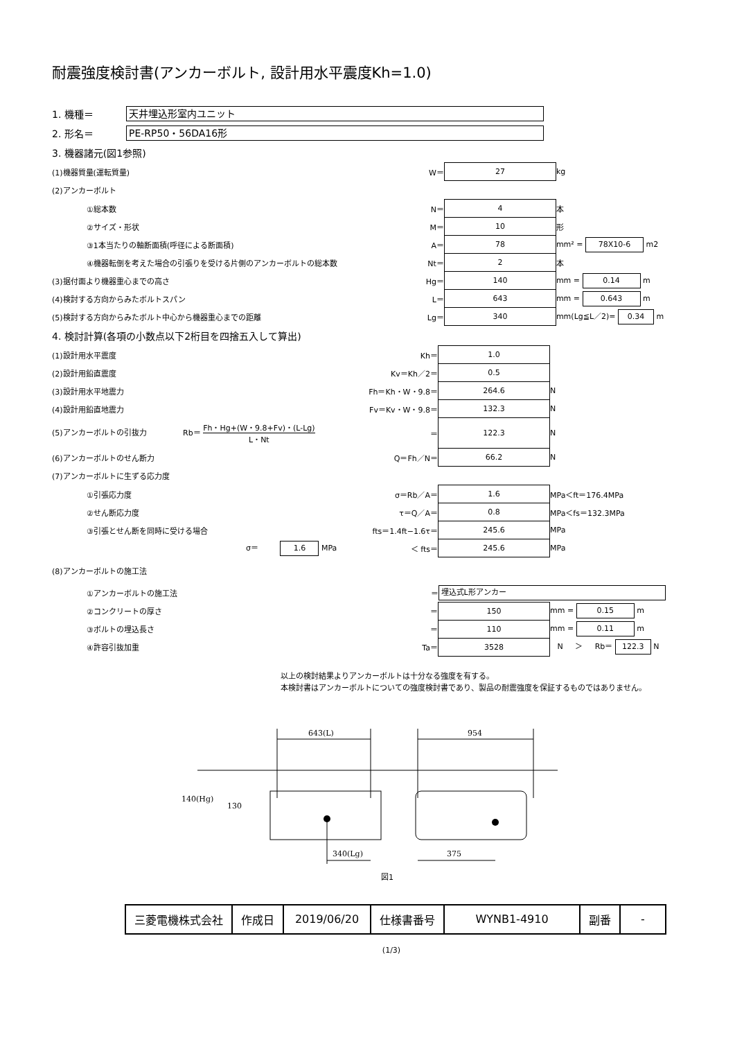耐震強度検討書(アンカーボルト, 設計用水平震度Kh=1.0)
1. 機種＝ 天井埋込形室内ユニット
2. 形名＝ PE-RP50・56DA16形
3. 機器諸元(図1参照)
| (1)機器質量(運転質量) | W＝ | 27 | kg |
| (2)アンカーボルト | | | |
| ①総本数 | N＝ | 4 | 本 |
| ②サイズ・形状 | M＝ | 10 | 形 |
| ③1本当たりの軸断面積(呼径による断面積) | A＝ | 78 | mm² = 78X10-6 m2 |
| ④機器転倒を考えた場合の引張りを受ける片側のアンカーボルトの総本数 | Nt＝ | 2 | 本 |
| (3)据付面より機器重心までの高さ | Hg＝ | 140 | mm = 0.14 m |
| (4)検討する方向からみたボルトスパン | L＝ | 643 | mm = 0.643 m |
| (5)検討する方向からみたボルト中心から機器重心までの距離 | Lg＝ | 340 | mm(Lg≦L／2)= 0.34 m |
4. 検討計算(各項の小数点以下2桁目を四捨五入して算出)
| (1)設計用水平震度 | Kh＝ | 1.0 | |
| (2)設計用鉛直震度 | Kv＝Kh／2＝ | 0.5 | |
| (3)設計用水平地震力 | Fh＝Kh・W・9.8＝ | 264.6 | N |
| (4)設計用鉛直地震力 | Fv＝Kv・W・9.8＝ | 132.3 | N |
| (5)アンカーボルトの引抜力 Rb＝ Fh・Hg+(W・9.8+Fv)・(L-Lg) L・Nt | ＝ | 122.3 | N |
| (6)アンカーボルトのせん断力 | Q＝Fh／N＝ | 66.2 | N |
| (7)アンカーボルトに生ずる応力度 | | | |
| ①引張応力度 | σ＝Rb／A＝ | 1.6 | MPa＜ft＝176.4MPa |
| ②せん断応力度 | τ＝Q／A＝ | 0.8 | MPa＜fs＝132.3MPa |
| ③引張とせん断を同時に受ける場合 | fts＝1.4ft−1.6τ＝ | 245.6 | MPa |
| σ＝ 1.6 MPa | ＜ fts＝ | 245.6 | MPa |
| (8)アンカーボルトの施工法 | | | |
| ①アンカーボルトの施工法 | ＝ | 埋込式L形アンカー | |
| ②コンクリートの厚さ | ＝ | 150 | mm = 0.15 m |
| ③ボルトの埋込長さ | ＝ | 110 | mm = 0.11 m |
| ④許容引抜加重 | Ta＝ | 3528 | N ＞ Rb＝ 122.3 N |
以上の検討結果よりアンカーボルトは十分なる強度を有する。
本検討書はアンカーボルトについての強度検討書であり、製品の耐震強度を保証するものではありません。
643(L)
954
140(Hg)
130
340(Lg)
375
図1
| 三菱電機株式会社 | 作成日 | 2019/06/20 | 仕様書番号 | WYNB1-4910 | 副番 | - |
(1/3)